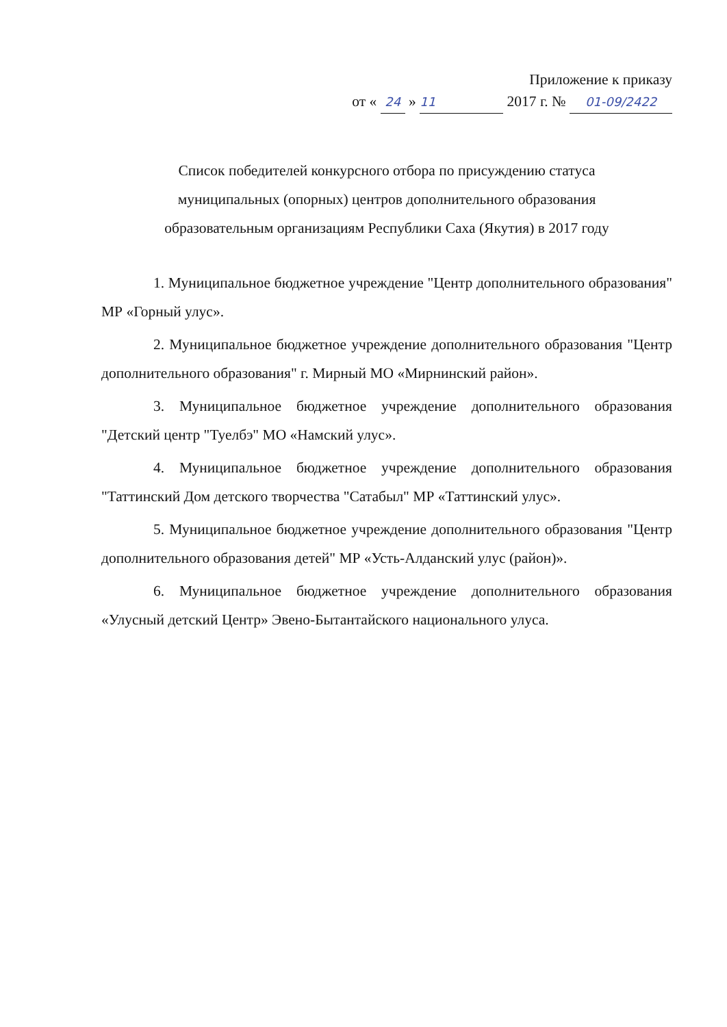Приложение к приказу
от « 24 » 11 2017 г. № 01-09/2422
Список победителей конкурсного отбора по присуждению статуса
муниципальных (опорных) центров дополнительного образования
образовательным организациям Республики Саха (Якутия) в 2017 году
1. Муниципальное бюджетное учреждение "Центр дополнительного образования" МР «Горный улус».
2. Муниципальное бюджетное учреждение дополнительного образования "Центр дополнительного образования" г. Мирный МО «Мирнинский район».
3. Муниципальное бюджетное учреждение дополнительного образования "Детский центр "Туелбэ" МО «Намский улус».
4. Муниципальное бюджетное учреждение дополнительного образования "Таттинский Дом детского творчества "Сатабыл" МР «Таттинский улус».
5. Муниципальное бюджетное учреждение дополнительного образования "Центр дополнительного образования детей" МР «Усть-Алданский улус (район)».
6. Муниципальное бюджетное учреждение дополнительного образования «Улусный детский Центр» Эвено-Бытантайского национального улуса.